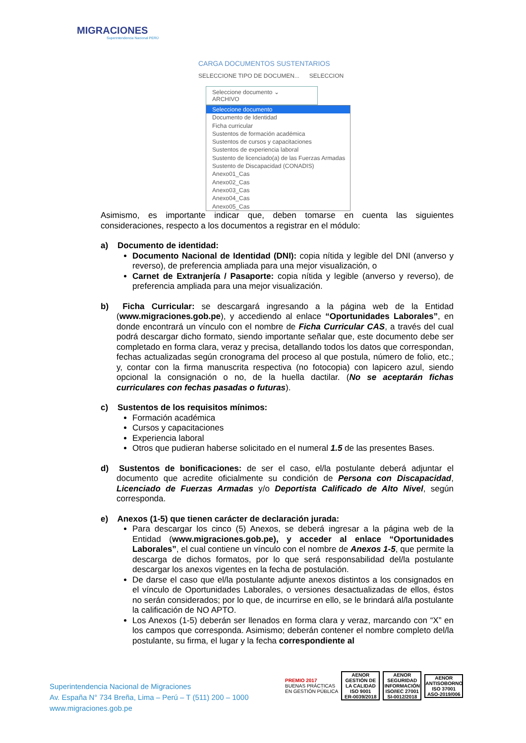MIGRACIONES
Superintendencia Nacional PERÚ
CARGA DOCUMENTOS SUSTENTARIOS
SELECCIONE TIPO DE DOCUMEN... SELECCION
Seleccione documento ⌄ ARCHIVO
Seleccione documento
Documento de Identidad
Ficha curricular
Sustentos de formación académica
Sustentos de cursos y capacitaciones
Sustentos de experiencia laboral
Sustento de licenciado(a) de las Fuerzas Armadas
Sustento de Discapacidad (CONADIS)
Anexo01_Cas
Anexo02_Cas
Anexo03_Cas
Anexo04_Cas
Anexo05_Cas
Asimismo, es importante indicar que, deben tomarse en cuenta las siguientes consideraciones, respecto a los documentos a registrar en el módulo:
a) Documento de identidad:
Documento Nacional de Identidad (DNI): copia nítida y legible del DNI (anverso y reverso), de preferencia ampliada para una mejor visualización, o
Carnet de Extranjería / Pasaporte: copia nítida y legible (anverso y reverso), de preferencia ampliada para una mejor visualización.
b) Ficha Curricular: se descargará ingresando a la página web de la Entidad (www.migraciones.gob.pe), y accediendo al enlace “Oportunidades Laborales”, en donde encontrará un vínculo con el nombre de Ficha Curricular CAS, a través del cual podrá descargar dicho formato, siendo importante señalar que, este documento debe ser completado en forma clara, veraz y precisa, detallando todos los datos que correspondan, fechas actualizadas según cronograma del proceso al que postula, número de folio, etc.; y, contar con la firma manuscrita respectiva (no fotocopia) con lapicero azul, siendo opcional la consignación o no, de la huella dactilar. (No se aceptarán fichas curriculares con fechas pasadas o futuras).
c) Sustentos de los requisitos mínimos:
Formación académica
Cursos y capacitaciones
Experiencia laboral
Otros que pudieran haberse solicitado en el numeral 1.5 de las presentes Bases.
d) Sustentos de bonificaciones: de ser el caso, el/la postulante deberá adjuntar el documento que acredite oficialmente su condición de Persona con Discapacidad, Licenciado de Fuerzas Armadas y/o Deportista Calificado de Alto Nivel, según corresponda.
e) Anexos (1-5) que tienen carácter de declaración jurada:
Para descargar los cinco (5) Anexos, se deberá ingresar a la página web de la Entidad (www.migraciones.gob.pe), y acceder al enlace “Oportunidades Laborales”, el cual contiene un vínculo con el nombre de Anexos 1-5, que permite la descarga de dichos formatos, por lo que será responsabilidad del/la postulante descargar los anexos vigentes en la fecha de postulación.
De darse el caso que el/la postulante adjunte anexos distintos a los consignados en el vínculo de Oportunidades Laborales, o versiones desactualizadas de ellos, éstos no serán considerados; por lo que, de incurrirse en ello, se le brindará al/la postulante la calificación de NO APTO.
Los Anexos (1-5) deberán ser llenados en forma clara y veraz, marcando con “X” en los campos que corresponda. Asimismo; deberán contener el nombre completo del/la postulante, su firma, el lugar y la fecha correspondiente al
Superintendencia Nacional de Migraciones
Av. España N° 734 Breña, Lima – Perú – T (511) 200 – 1000
www.migraciones.gob.pe
PREMIO 2017
BUENAS PRÁCTICAS
EN GESTIÓN PÚBLICA
AENOR
GESTIÓN DE LA CALIDAD
ISO 9001
ER-0039/2018
AENOR
SEGURIDAD INFORMACIÓN
ISO/IEC 27001
SI-0012/2018
AENOR
ANTISOBORNO
ISO 37001
ASO-2019/006